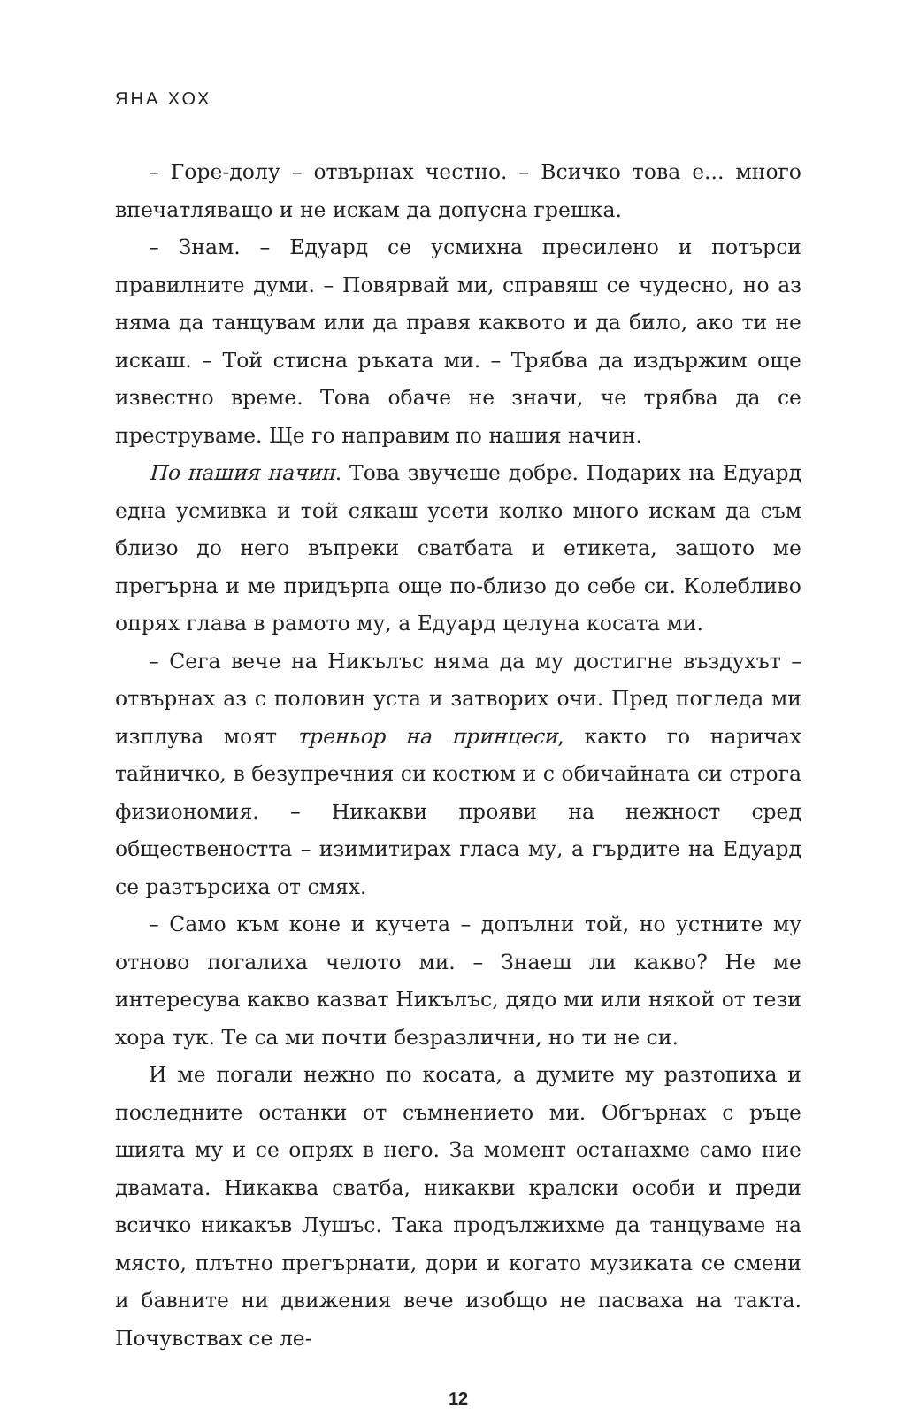ЯНА ХОХ
– Горе-долу – отвърнах честно. – Всичко това е... много впечатляващо и не искам да допусна грешка.
– Знам. – Едуард се усмихна пресилено и потърси правилните думи. – Повярвай ми, справяш се чудесно, но аз няма да танцувам или да правя каквото и да било, ако ти не искаш. – Той стисна ръката ми. – Трябва да издържим още известно време. Това обаче не значи, че трябва да се преструваме. Ще го направим по нашия начин.
По нашия начин. Това звучеше добре. Подарих на Едуард една усмивка и той сякаш усети колко много искам да съм близо до него въпреки сватбата и етикета, защото ме прегърна и ме придърпа още по-близо до себе си. Колебливо опрях глава в рамото му, а Едуард целуна косата ми.
– Сега вече на Никълъс няма да му достигне въздухът – отвърнах аз с половин уста и затворих очи. Пред погледа ми изплува моят треньор на принцеси, както го наричах тайничко, в безупречния си костюм и с обичайната си строга физиономия. – Никакви прояви на нежност сред обществеността – изимитирах гласа му, а гърдите на Едуард се разтърсиха от смях.
– Само към коне и кучета – допълни той, но устните му отново погалиха челото ми. – Знаеш ли какво? Не ме интересува какво казват Никълъс, дядо ми или някой от тези хора тук. Те са ми почти безразлични, но ти не си.
И ме погали нежно по косата, а думите му разтопиха и последните останки от съмнението ми. Обгърнах с ръце шията му и се опрях в него. За момент останахме само ние двамата. Никаква сватба, никакви кралски особи и преди всичко никакъв Лушъс. Така продължихме да танцуваме на място, плътно прегърнати, дори и когато музиката се смени и бавните ни движения вече изобщо не пасваха на такта. Почувствах се ле-
12